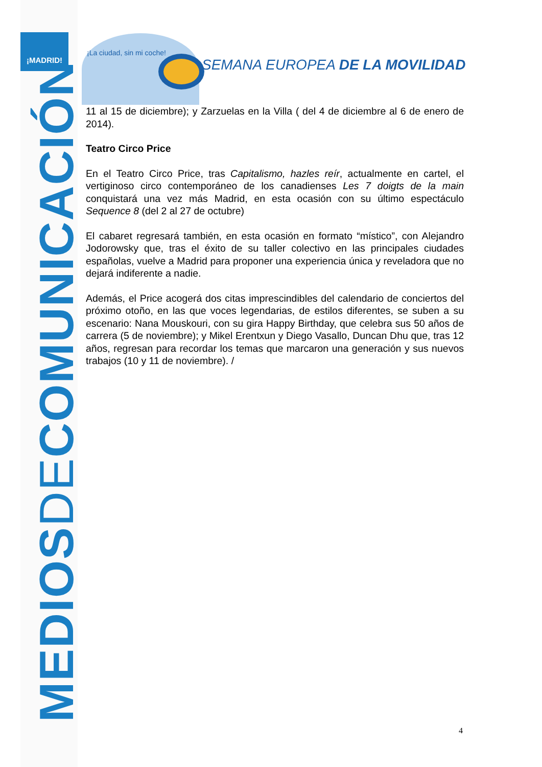¡MADRID!
MEDIOSDECOMUNICACIÓN
¡La ciudad, sin mi coche!
SEMANA EUROPEA DE LA MOVILIDAD
11 al 15 de diciembre); y Zarzuelas en la Villa ( del 4 de diciembre al 6 de enero de 2014).
Teatro Circo Price
En el Teatro Circo Price, tras Capitalismo, hazles reír, actualmente en cartel, el vertiginoso circo contemporáneo de los canadienses Les 7 doigts de la main conquistará una vez más Madrid, en esta ocasión con su último espectáculo Sequence 8 (del 2 al 27 de octubre)
El cabaret regresará también, en esta ocasión en formato “místico”, con Alejandro Jodorowsky que, tras el éxito de su taller colectivo en las principales ciudades españolas, vuelve a Madrid para proponer una experiencia única y reveladora que no dejará indiferente a nadie.
Además, el Price acogerá dos citas imprescindibles del calendario de conciertos del próximo otoño, en las que voces legendarias, de estilos diferentes, se suben a su escenario: Nana Mouskouri, con su gira Happy Birthday, que celebra sus 50 años de carrera (5 de noviembre); y Mikel Erentxun y Diego Vasallo, Duncan Dhu que, tras 12 años, regresan para recordar los temas que marcaron una generación y sus nuevos trabajos (10 y 11 de noviembre). /
4